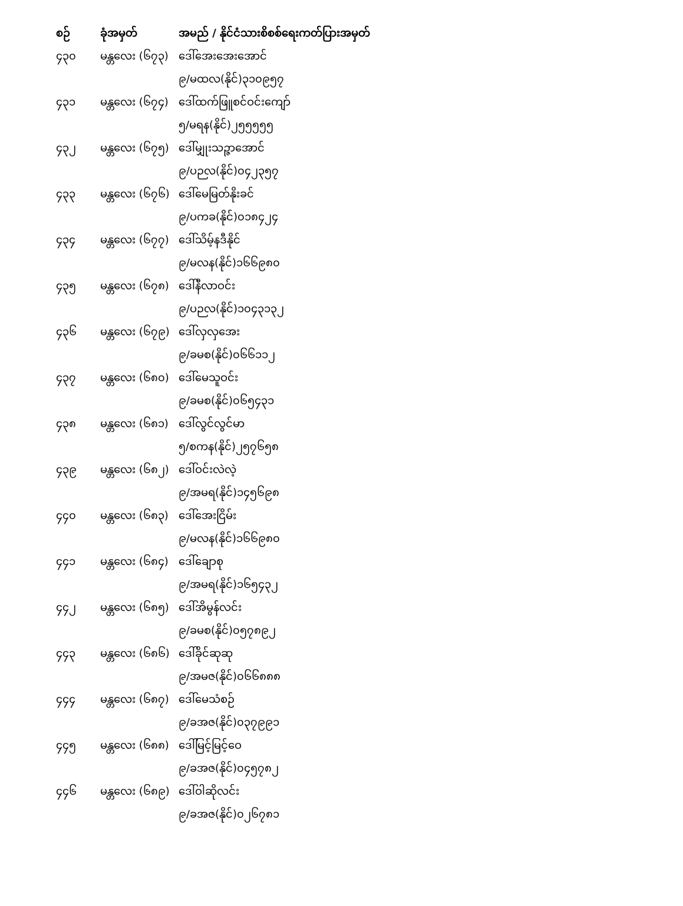| စဉ် | ခုံအမှတ် | အမည် / နိုင်ငံသားစိစစ်ရေးကတ်ပြားအမှတ် |
| --- | --- | --- |
| ၄၃၀ | မန္တလေး (၆၇၃) | ဒေါ်အေးအေးအောင် |
| | | ၉/မထလ(နိုင်)၃၁၀၉၅၇ |
| ၄၃၁ | မန္တလေး (၆၇၄) | ဒေါ်ထက်ဖြူစင်ဝင်းကျော် |
| | | ၅/မရန(နိုင်)၂၅၅၅၅၅ |
| ၄၃၂ | မန္တလေး (၆၇၅) | ဒေါ်မျှုးသဉ္ဇာအောင် |
| | | ၉/ပဉလ(နိုင်)၀၄၂၃၅၇ |
| ၄၃၃ | မန္တလေး (၆၇၆) | ဒေါ်မေမြတ်နိုးခင် |
| | | ၉/ပကခ(နိုင်)၀၁၈၄၂၄ |
| ၄၃၄ | မန္တလေး (၆၇၇) | ဒေါ်သိမ့်နဒီနိုင် |
| | | ၉/မလန(နိုင်)၁၆၆၉၈၀ |
| ၄၃၅ | မန္တလေး (၆၇၈) | ဒေါ်နီလာဝင်း |
| | | ၉/ပဉလ(နိုင်)၁၀၄၃၁၃၂ |
| ၄၃၆ | မန္တလေး (၆၇၉) | ဒေါ်လှလှအေး |
| | | ၉/ခမစ(နိုင်)၀၆၆၁၁၂ |
| ၄၃၇ | မန္တလေး (၆၈၀) | ဒေါ်မေသူဝင်း |
| | | ၉/ခမစ(နိုင်)၀၆၅၄၃၁ |
| ၄၃၈ | မန္တလေး (၆၈၁) | ဒေါ်လွင်လွင်မာ |
| | | ၅/စကန(နိုင်)၂၅၇၆၅၈ |
| ၄၃၉ | မန္တလေး (၆၈၂) | ဒေါ်ဝင်းလဲလဲ့ |
| | | ၉/အမရ(နိုင်)၁၄၅၆၉၈ |
| ၄၄၀ | မန္တလေး (၆၈၃) | ဒေါ်အေးငြိမ်း |
| | | ၉/မလန(နိုင်)၁၆၆၉၈၀ |
| ၄၄၁ | မန္တလေး (၆၈၄) | ဒေါ်ချောစု |
| | | ၉/အမရ(နိုင်)၁၆၅၄၃၂ |
| ၄၄၂ | မန္တလေး (၆၈၅) | ဒေါ်အိမွန်လင်း |
| | | ၉/ခမစ(နိုင်)၀၅၇၈၉၂ |
| ၄၄၃ | မန္တလေး (၆၈၆) | ဒေါ်ခိုင်ဆုဆု |
| | | ၉/အမဇ(နိုင်)၀၆၆၈၈၈ |
| ၄၄၄ | မန္တလေး (၆၈၇) | ဒေါ်မေသံစဉ် |
| | | ၉/ခအဇ(နိုင်)၀၃၇၉၉၁ |
| ၄၄၅ | မန္တလေး (၆၈၈) | ဒေါ်မြင့်မြင့်ဝေ |
| | | ၉/ခအဇ(နိုင်)၀၄၅၇၈၂ |
| ၄၄၆ | မန္တလေး (၆၈၉) | ဒေါ်ဝါဆိုလင်း |
| | | ၉/ခအဇ(နိုင်)၀၂၆၇၈၁ |